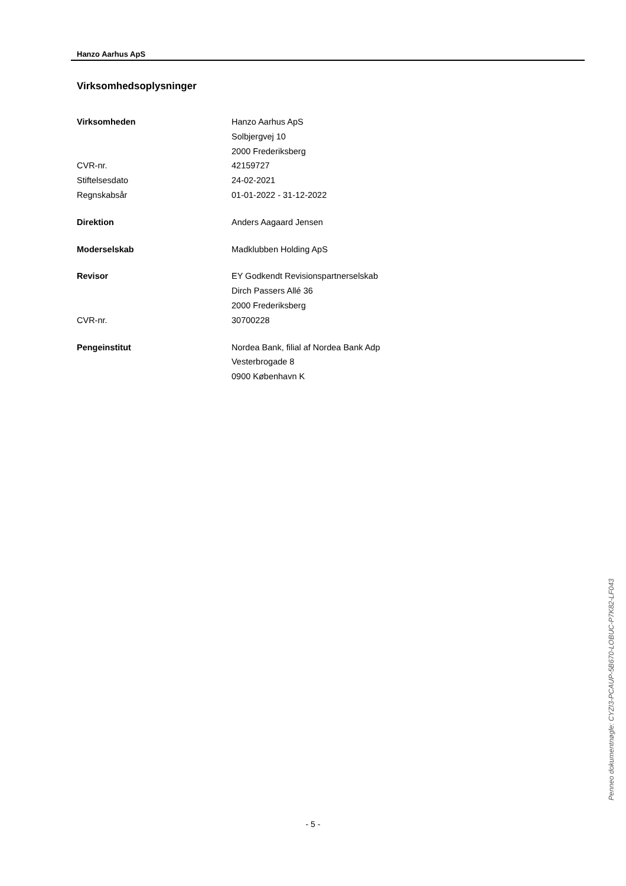Hanzo Aarhus ApS
Virksomhedsoplysninger
| Virksomheden | Hanzo Aarhus ApS |
| | Solbjergvej 10 |
| | 2000 Frederiksberg |
| CVR-nr. | 42159727 |
| Stiftelsesdato | 24-02-2021 |
| Regnskabsår | 01-01-2022 - 31-12-2022 |
| Direktion | Anders Aagaard Jensen |
| Moderselskab | Madklubben Holding ApS |
| Revisor | EY Godkendt Revisionspartnerselskab |
| | Dirch Passers Allé 36 |
| | 2000 Frederiksberg |
| CVR-nr. | 30700228 |
| Pengeinstitut | Nordea Bank, filial af Nordea Bank Adp |
| | Vesterbrogade 8 |
| | 0900 København K |
Penneo dokumentnøgle: CYZI3-PCAUP-5B670-LOBUC-P7K82-LF043
- 5 -